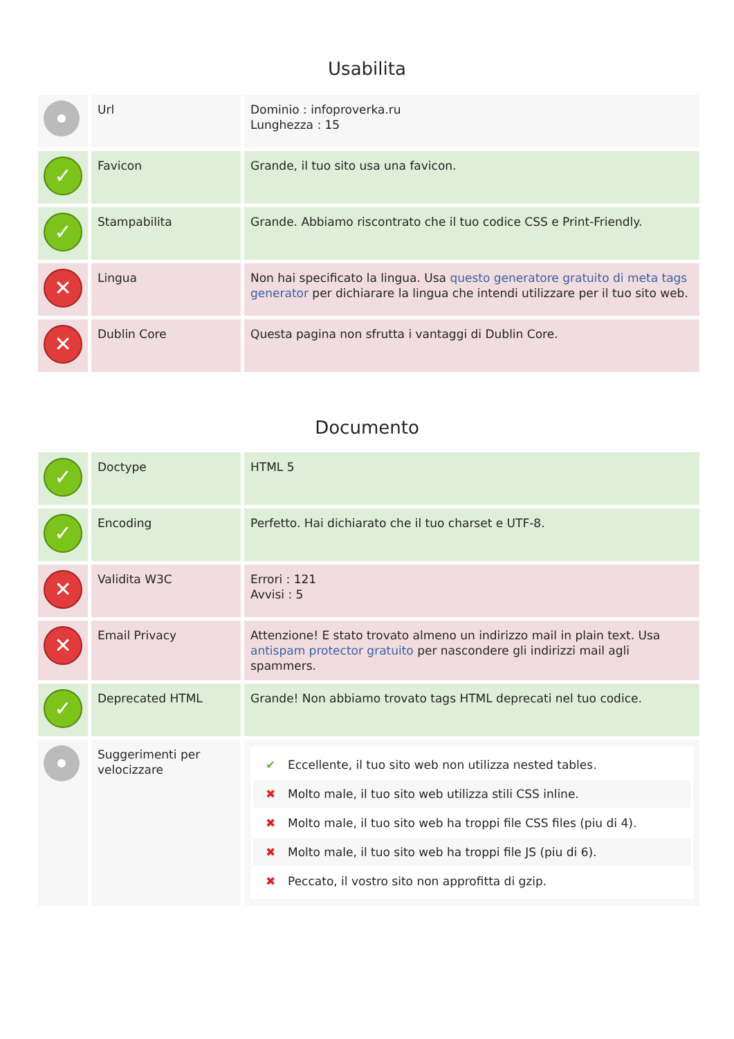Usabilita
| | Url | Dominio : infoproverka.ru Lunghezza : 15 |
| ✓ | Favicon | Grande, il tuo sito usa una favicon. |
| ✓ | Stampabilita | Grande. Abbiamo riscontrato che il tuo codice CSS e Print-Friendly. |
| ✕ | Lingua | Non hai specificato la lingua. Usa questo generatore gratuito di meta tags generator per dichiarare la lingua che intendi utilizzare per il tuo sito web. |
| ✕ | Dublin Core | Questa pagina non sfrutta i vantaggi di Dublin Core. |
Documento
| ✓ | Doctype | HTML 5 |
| ✓ | Encoding | Perfetto. Hai dichiarato che il tuo charset e UTF-8. |
| ✕ | Validita W3C | Errori : 121 Avvisi : 5 |
| ✕ | Email Privacy | Attenzione! E stato trovato almeno un indirizzo mail in plain text. Usa antispam protector gratuito per nascondere gli indirizzi mail agli spammers. |
| ✓ | Deprecated HTML | Grande! Non abbiamo trovato tags HTML deprecati nel tuo codice. |
| | Suggerimenti per velocizzare | ✔ Eccellente, il tuo sito web non utilizza nested tables. ✖ Molto male, il tuo sito web utilizza stili CSS inline. ✖ Molto male, il tuo sito web ha troppi file CSS files (piu di 4). ✖ Molto male, il tuo sito web ha troppi file JS (piu di 6). ✖ Peccato, il vostro sito non approfitta di gzip. |